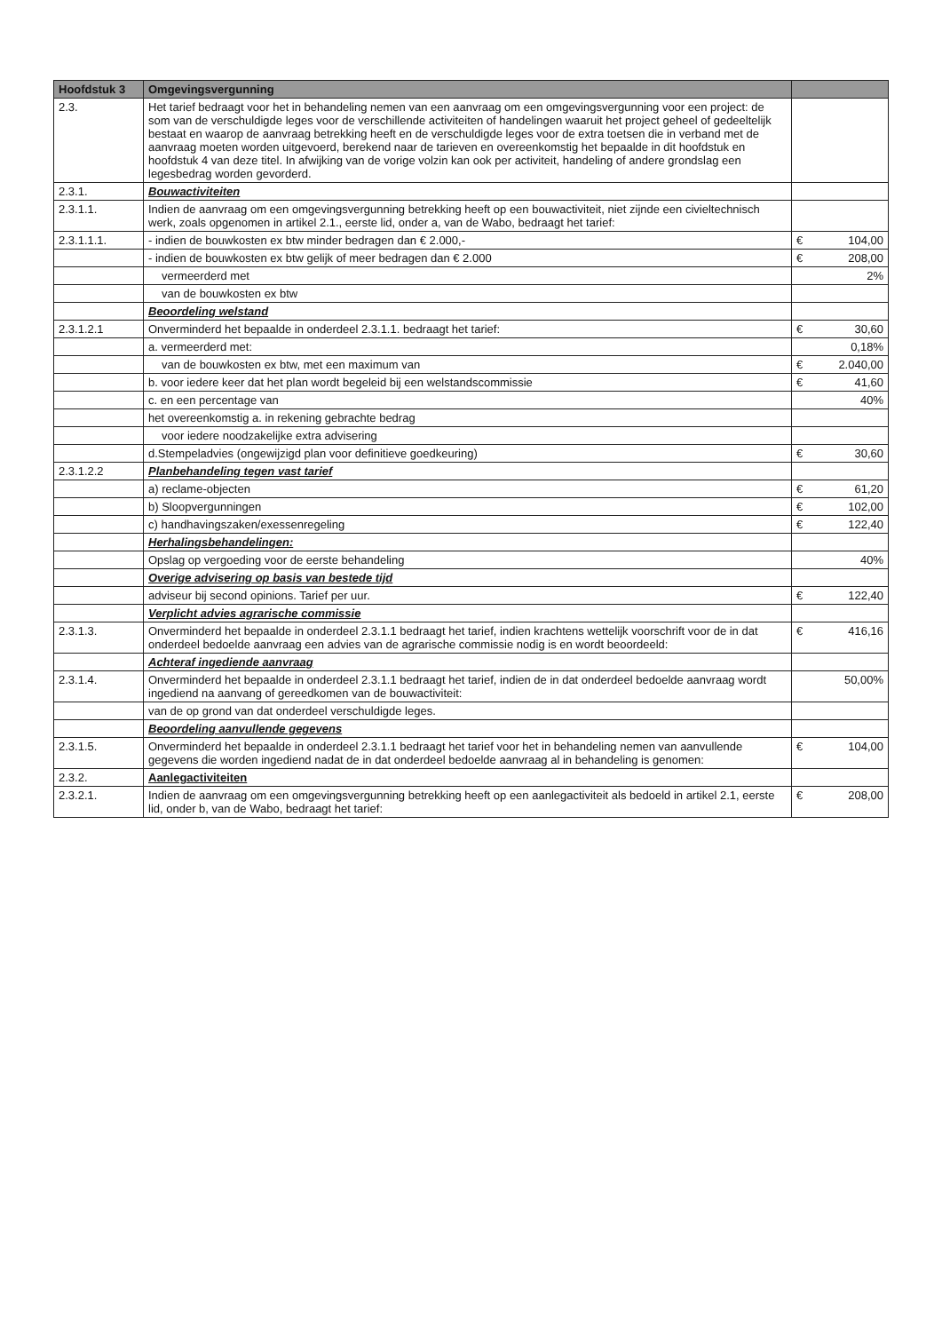| Hoofdstuk 3 | Omgevingsvergunning | | |
| --- | --- | --- | --- |
| 2.3. | Het tarief bedraagt voor het in behandeling nemen van een aanvraag om een omgevingsvergunning voor een project: de som van de verschuldigde leges voor de verschillende activiteiten of handelingen waaruit het project geheel of gedeeltelijk bestaat en waarop de aanvraag betrekking heeft en de verschuldigde leges voor de extra toetsen die in verband met de aanvraag moeten worden uitgevoerd, berekend naar de tarieven en overeenkomstig het bepaalde in dit hoofdstuk en hoofdstuk 4 van deze titel. In afwijking van de vorige volzin kan ook per activiteit, handeling of andere grondslag een legesbedrag worden gevorderd. | | |
| 2.3.1. | Bouwactiviteiten | | |
| 2.3.1.1. | Indien de aanvraag om een omgevingsvergunning betrekking heeft op een bouwactiviteit, niet zijnde een civieltechnisch werk, zoals opgenomen in artikel 2.1., eerste lid, onder a, van de Wabo, bedraagt het tarief: | | |
| 2.3.1.1.1. | - indien de bouwkosten ex btw minder bedragen dan € 2.000,- | € | 104,00 |
| | - indien de bouwkosten ex btw gelijk of meer bedragen dan € 2.000 | € | 208,00 |
| | vermeerderd met | | 2% |
| | van de bouwkosten ex btw | | |
| | Beoordeling welstand | | |
| 2.3.1.2.1 | Onverminderd het bepaalde in onderdeel 2.3.1.1. bedraagt het tarief: | € | 30,60 |
| | a. vermeerderd met: | | 0,18% |
| | van de bouwkosten ex btw, met een maximum van | € | 2.040,00 |
| | b. voor iedere keer dat het plan wordt begeleid bij een welstandscommissie | € | 41,60 |
| | c. en een percentage van | | 40% |
| | het overeenkomstig a. in rekening gebrachte bedrag | | |
| | voor iedere noodzakelijke extra advisering | | |
| | d.Stempeladvies (ongewijzigd plan voor definitieve goedkeuring) | € | 30,60 |
| 2.3.1.2.2 | Planbehandeling tegen vast tarief | | |
| | a) reclame-objecten | € | 61,20 |
| | b) Sloopvergunningen | € | 102,00 |
| | c) handhavingszaken/exessenregeling | € | 122,40 |
| | Herhalingsbehandelingen: | | |
| | Opslag op vergoeding voor de eerste behandeling | | 40% |
| | Overige advisering op basis van bestede tijd | | |
| | adviseur bij second opinions. Tarief per uur. | € | 122,40 |
| | Verplicht advies agrarische commissie | | |
| 2.3.1.3. | Onverminderd het bepaalde in onderdeel 2.3.1.1 bedraagt het tarief, indien krachtens wettelijk voorschrift voor de in dat onderdeel bedoelde aanvraag een advies van de agrarische commissie nodig is en wordt beoordeeld: | € | 416,16 |
| | Achteraf ingediende aanvraag | | |
| 2.3.1.4. | Onverminderd het bepaalde in onderdeel 2.3.1.1 bedraagt het tarief, indien de in dat onderdeel bedoelde aanvraag wordt ingediend na aanvang of gereedkomen van de bouwactiviteit: | | 50,00% |
| | van de op grond van dat onderdeel verschuldigde leges. | | |
| | Beoordeling aanvullende gegevens | | |
| 2.3.1.5. | Onverminderd het bepaalde in onderdeel 2.3.1.1 bedraagt het tarief voor het in behandeling nemen van aanvullende gegevens die worden ingediend nadat de in dat onderdeel bedoelde aanvraag al in behandeling is genomen: | € | 104,00 |
| 2.3.2. | Aanlegactiviteiten | | |
| 2.3.2.1. | Indien de aanvraag om een omgevingsvergunning betrekking heeft op een aanlegactiviteit als bedoeld in artikel 2.1, eerste lid, onder b, van de Wabo, bedraagt het tarief: | € | 208,00 |